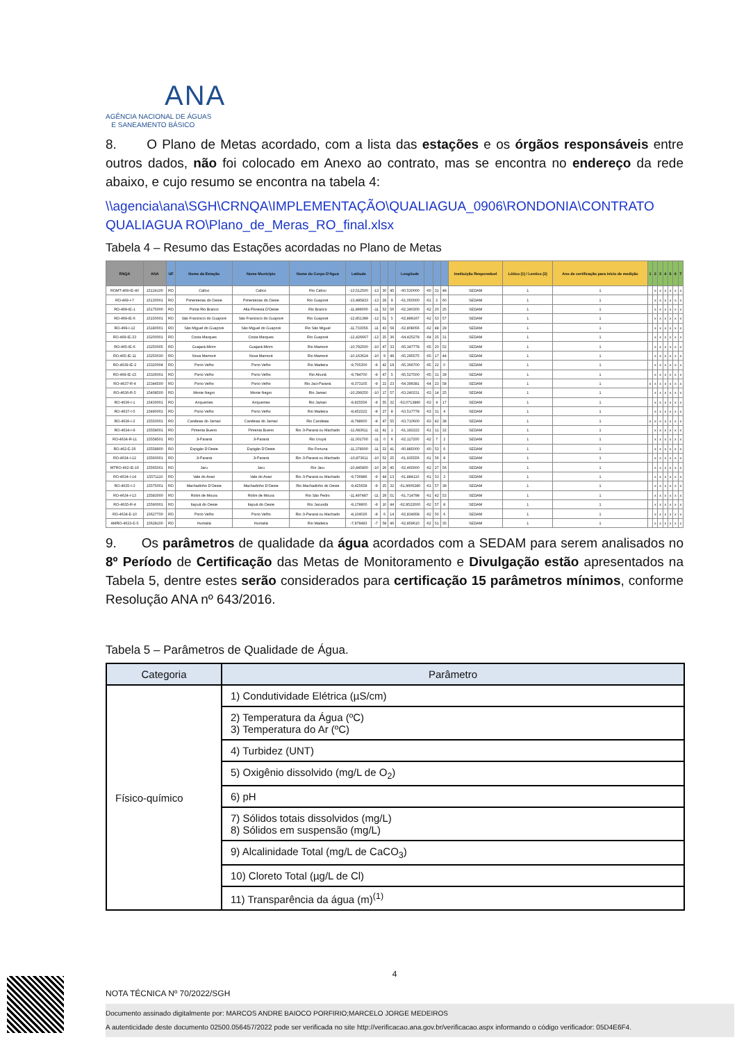ANA
AGÊNCIA NACIONAL DE ÁGUAS
E SANEAMENTO BÁSICO
8. O Plano de Metas acordado, com a lista das estações e os órgãos responsáveis entre outros dados, não foi colocado em Anexo ao contrato, mas se encontra no endereço da rede abaixo, e cujo resumo se encontra na tabela 4:
\\agencia\ana\SGH\CRNQA\IMPLEMENTAÇÃO\QUALIAGUA_0906\RONDONIA\CONTRATO QUALIAGUA RO\Plano_de_Meras_RO_final.xlsx
Tabela 4 – Resumo das Estações acordadas no Plano de Metas
| RNQA | ANA | UF | Nome da Estação | Nome Município | Nome do Corpo D'Água | Latitude | | | | Longitude | | | | Instituição Responsável | Lótico (1) / Lentico (2) | Ano de certificação para início de medição | 1 | 2 | 3 | 4 | 5 | 6 | 7 |
| --- | --- | --- | --- | --- | --- | --- | --- | --- | --- | --- | --- | --- | --- | --- | --- | --- | --- | --- | --- | --- | --- | --- | --- |
| ROMT-469-IE-40 | 15124100 | RO | Cabixi | Cabixi | Rio Cabixi | -13,512500 | -13 | 30 | 45 | -60,530000 | -60 | 31 | 48 | SEDAM | 1 | 1 | | x | x | x | x | x | x |
| RO-469-I-7 | 15130001 | RO | Pimenteiras do Oeste | Pimenteiras do Oeste | Rio Guaporé | -13,485833 | -13 | 29 | 9 | -61,050000 | -61 | 2 | 60 | SEDAM | 1 | 1 | | x | x | x | x | x | x |
| RO-469-IE-1 | 15175000 | RO | Ponte Rio Branco | Alta Floresta D'Oeste | Rio Branco | -11,899000 | -11 | 53 | 56 | -62,340300 | -62 | 20 | 25 | SEDAM | 1 | 1 | | x | x | x | x | x | x |
| RO-469-IE-6 | 15150001 | RO | São Francisco do Guaporé | São Francisco do Guaporé | Rio Guaporé | -12,851389 | -12 | 51 | 5 | -62,899167 | -62 | 53 | 57 | SEDAM | 1 | 1 | | x | x | x | x | x | x |
| RO-469-I-12 | 15180001 | RO | São Miguel do Guaporé | São Miguel do Guaporé | Rio São Miguel | -11,733056 | -11 | 43 | 59 | -62,808056 | -62 | 48 | 29 | SEDAM | 1 | 1 | | x | x | x | x | x | x |
| RO-469-IE-23 | 15200001 | RO | Costa Marques | Costa Marques | Rio Guaporé | -12,426667 | -12 | 25 | 36 | -64,425278 | -64 | 25 | 31 | SEDAM | 1 | 1 | | x | x | x | x | x | x |
| RO-465-IE-6 | 15250005 | RO | Guajará-Mirim | Guajará-Mirim | Rio Mamoré | -10,792500 | -10 | 47 | 33 | -65,347778 | -65 | 20 | 52 | SEDAM | 1 | 1 | | x | x | x | x | x | x |
| RO-465-IE-11 | 15250030 | RO | Nova Mamoré | Nova Mamoré | Rio Mamoré | -10,163624 | -10 | 9 | 49 | -65,295575 | -65 | 17 | 44 | SEDAM | 1 | 1 | | x | x | x | x | x | x |
| RO-4639-IE-2 | 15320004 | RO | Porto Velho | Porto Velho | Rio Madeira | -9,705300 | -9 | 42 | 19 | -65,366700 | -65 | 22 | 0 | SEDAM | 1 | 1 | | x | x | x | x | x | x |
| RO-469-IE-15 | 15326001 | RO | Porto Velho | Porto Velho | Rio Abunã | -9,784700 | -9 | 47 | 5 | -65,527500 | -65 | 31 | 39 | SEDAM | 1 | 1 | | x | x | x | x | x | x |
| RO-4637-R-4 | 15344500 | RO | Porto Velho | Porto Velho | Rio Jaci-Paraná | -9,373105 | -9 | 22 | 23 | -64,399381 | -64 | 23 | 58 | SEDAM | 1 | 1 | x | x | x | x | x | x | x |
| RO-4636-R-5 | 15408500 | RO | Monte Negro | Monte Negro | Rio Jamari | -10,299250 | -10 | 17 | 57 | -63,240231 | -63 | 14 | 25 | SEDAM | 1 | 1 | | x | x | x | x | x | x |
| RO-4636-I-1 | 15430001 | RO | Ariquemes | Ariquemes | Rio Jamari | -9,925556 | -9 | 55 | 32 | -63,0713890 | -63 | 4 | 17 | SEDAM | 1 | 1 | | x | x | x | x | x | x |
| RO-4637-I-5 | 15490001 | RO | Porto Velho | Porto Velho | Rio Madeira | -8,452222 | -8 | 27 | 8 | -63,517778 | -63 | 31 | 4 | SEDAM | 1 | 1 | | x | x | x | x | x | x |
| RO-4636-I-2 | 15550001 | RO | Candeias do Jamari | Candeias do Jamari | Rio Candeias | -8,798600 | -8 | 47 | 55 | -63,710600 | -63 | 42 | 38 | SEDAM | 1 | 1 | x | x | x | x | x | x | x |
| RO-4634-I-9 | 15558001 | RO | Pimenta Bueno | Pimenta Bueno | Rio Ji-Paraná ou Machado | -11,683611 | -11 | 41 | 1 | -61,192222 | -61 | 11 | 32 | SEDAM | 1 | 1 | | x | x | x | x | x | x |
| RO-4634-R-11 | 15558501 | RO | Ji-Paraná | Ji-Paraná | Rio Urupá | -11,001700 | -11 | 0 | 6 | -62,117200 | -62 | 7 | 2 | SEDAM | 1 | 1 | | x | x | x | x | x | x |
| RO-462-E-26 | 15558900 | RO | Espigão D'Oeste | Espigão D'Oeste | Rio Fortuna | -11,378000 | -11 | 22 | 41 | -60,885000 | -60 | 53 | 6 | SEDAM | 1 | 1 | | x | x | x | x | x | x |
| RO-4634-I-12 | 15560001 | RO | Ji-Paraná | Ji-Paraná | Rio Ji-Paraná ou Machado | -10,873611 | -10 | 52 | 25 | -61,935556 | -61 | 56 | 8 | SEDAM | 1 | 1 | | x | x | x | x | x | x |
| MTRO-462-IE-16 | 15565001 | RO | Jaru | Jaru | Rio Jaru | -10,445800 | -10 | 26 | 45 | -62,465600 | -62 | 27 | 56 | SEDAM | 1 | 1 | | x | x | x | x | x | x |
| RO-4634-I-14 | 15571110 | RO | Vale do Anari | Vale do Anari | Rio Ji-Paraná ou Machado | -9,736986 | -9 | 44 | 13 | -61,884110 | -61 | 53 | 3 | SEDAM | 1 | 1 | | x | x | x | x | x | x |
| RO-4635-I-3 | 15575001 | RO | Machadinho D'Oeste | Machadinho D'Oeste | Rio Machadinho do Oeste | -9,425658 | -9 | 25 | 32 | -61,9606280 | -61 | 57 | 38 | SEDAM | 1 | 1 | | x | x | x | x | x | x |
| RO-4634-I-13 | 15583000 | RO | Rolim de Moura | Rolim de Moura | Rio São Pedro | -11,497487 | -11 | 29 | 51 | -61,714798 | -61 | 42 | 53 | SEDAM | 1 | 1 | | x | x | x | x | x | x |
| RO-4635-R-4 | 15590001 | RO | Itapuã do Oeste | Itapuã do Oeste | Rio Jacundá | -9,178900 | -9 | 10 | 44 | -62,9522000 | -62 | 57 | 8 | SEDAM | 1 | 1 | | x | x | x | x | x | x |
| RO-4634-E-10 | 15627700 | RO | Porto Velho | Porto Velho | Rio Ji-Paraná ou Machado | -8,104026 | -8 | 6 | 14 | -62,834958 | -62 | 50 | 6 | SEDAM | 1 | 1 | | x | x | x | x | x | x |
| AMRO-4633-E-5 | 15628100 | RO | Humaitá | Humaitá | Rio Madeira | -7,979493 | -7 | 58 | 46 | -62,859610 | -62 | 51 | 35 | SEDAM | 1 | 1 | | x | x | x | x | x | x |
9. Os parâmetros de qualidade da água acordados com a SEDAM para serem analisados no 8º Período de Certificação das Metas de Monitoramento e Divulgação estão apresentados na Tabela 5, dentre estes serão considerados para certificação 15 parâmetros mínimos, conforme Resolução ANA nº 643/2016.
Tabela 5 – Parâmetros de Qualidade de Água.
| Categoria | Parâmetro |
| --- | --- |
| Físico-químico | 1) Condutividade Elétrica (µS/cm) |
| | 2) Temperatura da Água (ºC) 3) Temperatura do Ar (ºC) |
| | 4) Turbidez (UNT) |
| | 5) Oxigênio dissolvido (mg/L de O<sub>2</sub>) |
| | 6) pH |
| | 7) Sólidos totais dissolvidos (mg/L) 8) Sólidos em suspensão (mg/L) |
| | 9) Alcalinidade Total (mg/L de CaCO<sub>3</sub>) |
| | 10) Cloreto Total (µg/L de Cl) |
| | 11) Transparência da água (m)<sup>(1)</sup> |
4
NOTA TÉCNICA Nº 70/2022/SGH
Documento assinado digitalmente por: MARCOS ANDRE BAIOCO PORFIRIO;MARCELO JORGE MEDEIROS
A autenticidade deste documento 02500.056457/2022 pode ser verificada no site http://verificacao.ana.gov.br/verificacao.aspx informando o código verificador: 05D4E6F4.